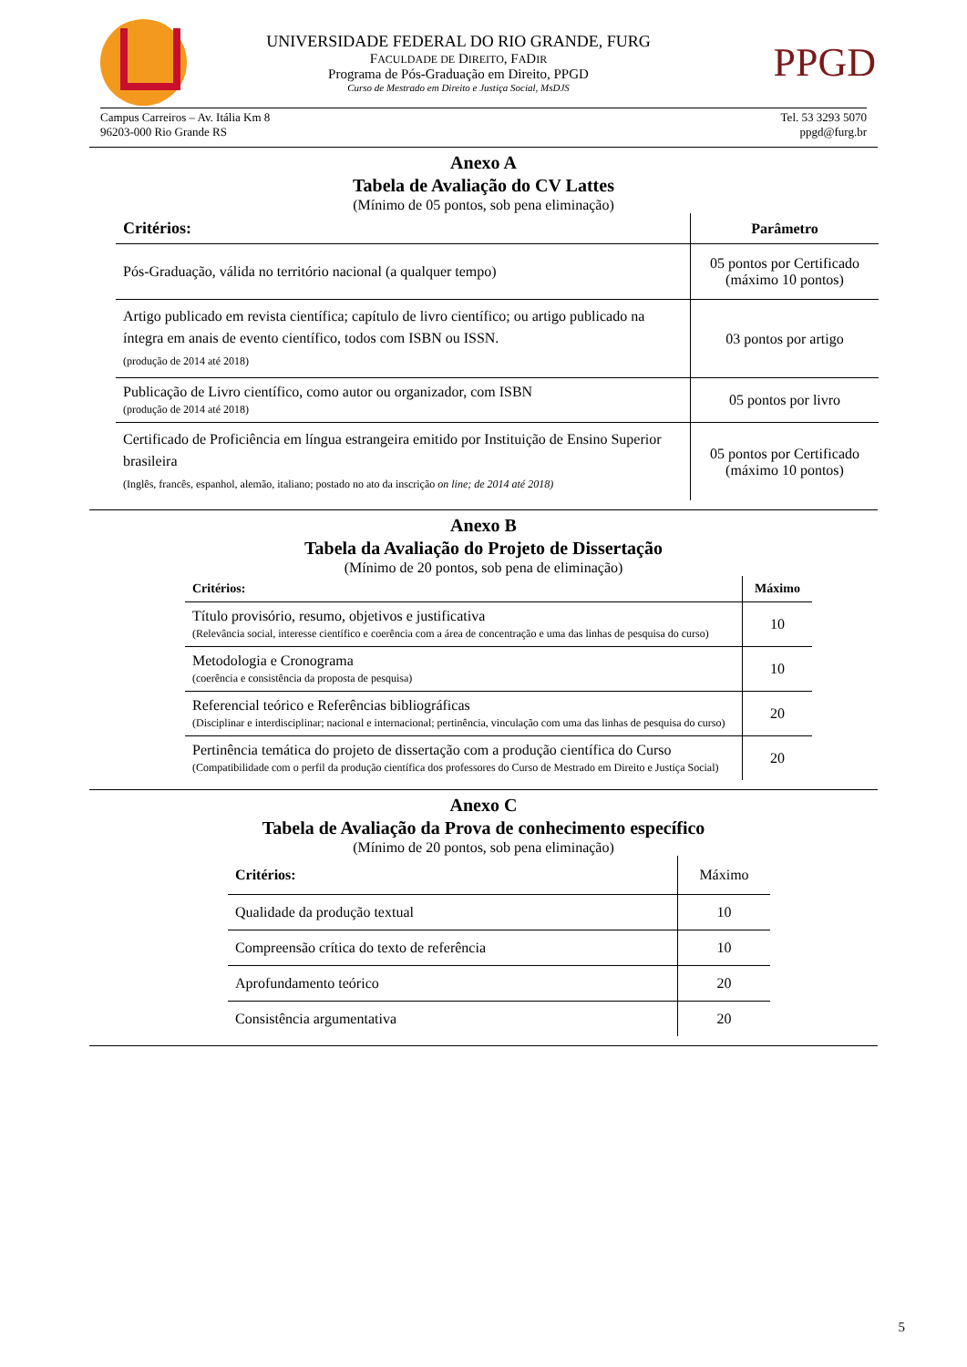UNIVERSIDADE FEDERAL DO RIO GRANDE, FURG
FACULDADE DE DIREITO, FADIR
Programa de Pós-Graduação em Direito, PPGD
Curso de Mestrado em Direito e Justiça Social, MsDJS
PPGD
Campus Carreiros – Av. Itália Km 8
96203-000 Rio Grande RS
Tel. 53 3293 5070
ppgd@furg.br
Anexo A
Tabela de Avaliação do CV Lattes
(Mínimo de 05 pontos, sob pena eliminação)
| Critérios: | Parâmetro |
| --- | --- |
| Pós-Graduação, válida no território nacional (a qualquer tempo) | 05 pontos por Certificado (máximo 10 pontos) |
| Artigo publicado em revista científica; capítulo de livro científico; ou artigo publicado na íntegra em anais de evento científico, todos com ISBN ou ISSN. (produção de 2014 até 2018) | 03 pontos por artigo |
| Publicação de Livro científico, como autor ou organizador, com ISBN (produção de 2014 até 2018) | 05 pontos por livro |
| Certificado de Proficiência em língua estrangeira emitido por Instituição de Ensino Superior brasileira (Inglês, francês, espanhol, alemão, italiano; postado no ato da inscrição on line; de 2014 até 2018) | 05 pontos por Certificado (máximo 10 pontos) |
Anexo B
Tabela da Avaliação do Projeto de Dissertação
(Mínimo de 20 pontos, sob pena de eliminação)
| Critérios: | Máximo |
| --- | --- |
| Título provisório, resumo, objetivos e justificativa (Relevância social, interesse científico e coerência com a área de concentração e uma das linhas de pesquisa do curso) | 10 |
| Metodologia e Cronograma (coerência e consistência da proposta de pesquisa) | 10 |
| Referencial teórico e Referências bibliográficas (Disciplinar e interdisciplinar; nacional e internacional; pertinência, vinculação com uma das linhas de pesquisa do curso) | 20 |
| Pertinência temática do projeto de dissertação com a produção científica do Curso (Compatibilidade com o perfil da produção científica dos professores do Curso de Mestrado em Direito e Justiça Social) | 20 |
Anexo C
Tabela de Avaliação da Prova de conhecimento específico
(Mínimo de 20 pontos, sob pena eliminação)
| Critérios: | Máximo |
| --- | --- |
| Qualidade da produção textual | 10 |
| Compreensão crítica do texto de referência | 10 |
| Aprofundamento teórico | 20 |
| Consistência argumentativa | 20 |
5